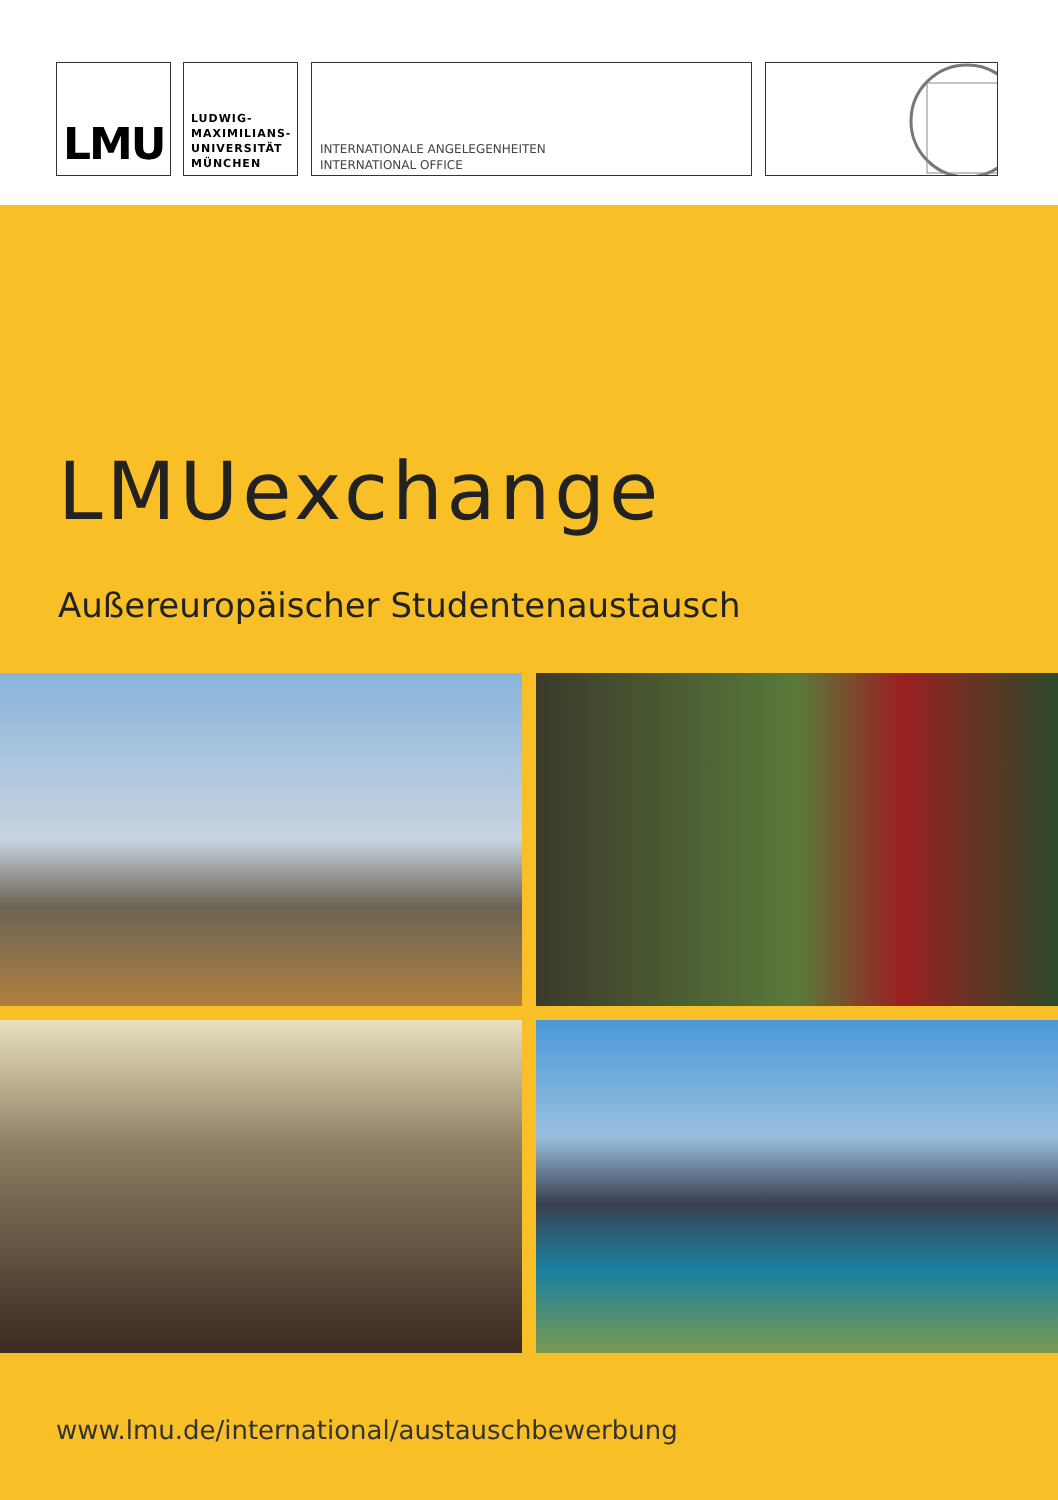LMU
LUDWIG-
MAXIMILIANS-
UNIVERSITÄT
MÜNCHEN
INTERNATIONALE ANGELEGENHEITEN
INTERNATIONAL OFFICE
LMUexchange
Außereuropäischer Studentenaustausch
www.lmu.de/international/austauschbewerbung